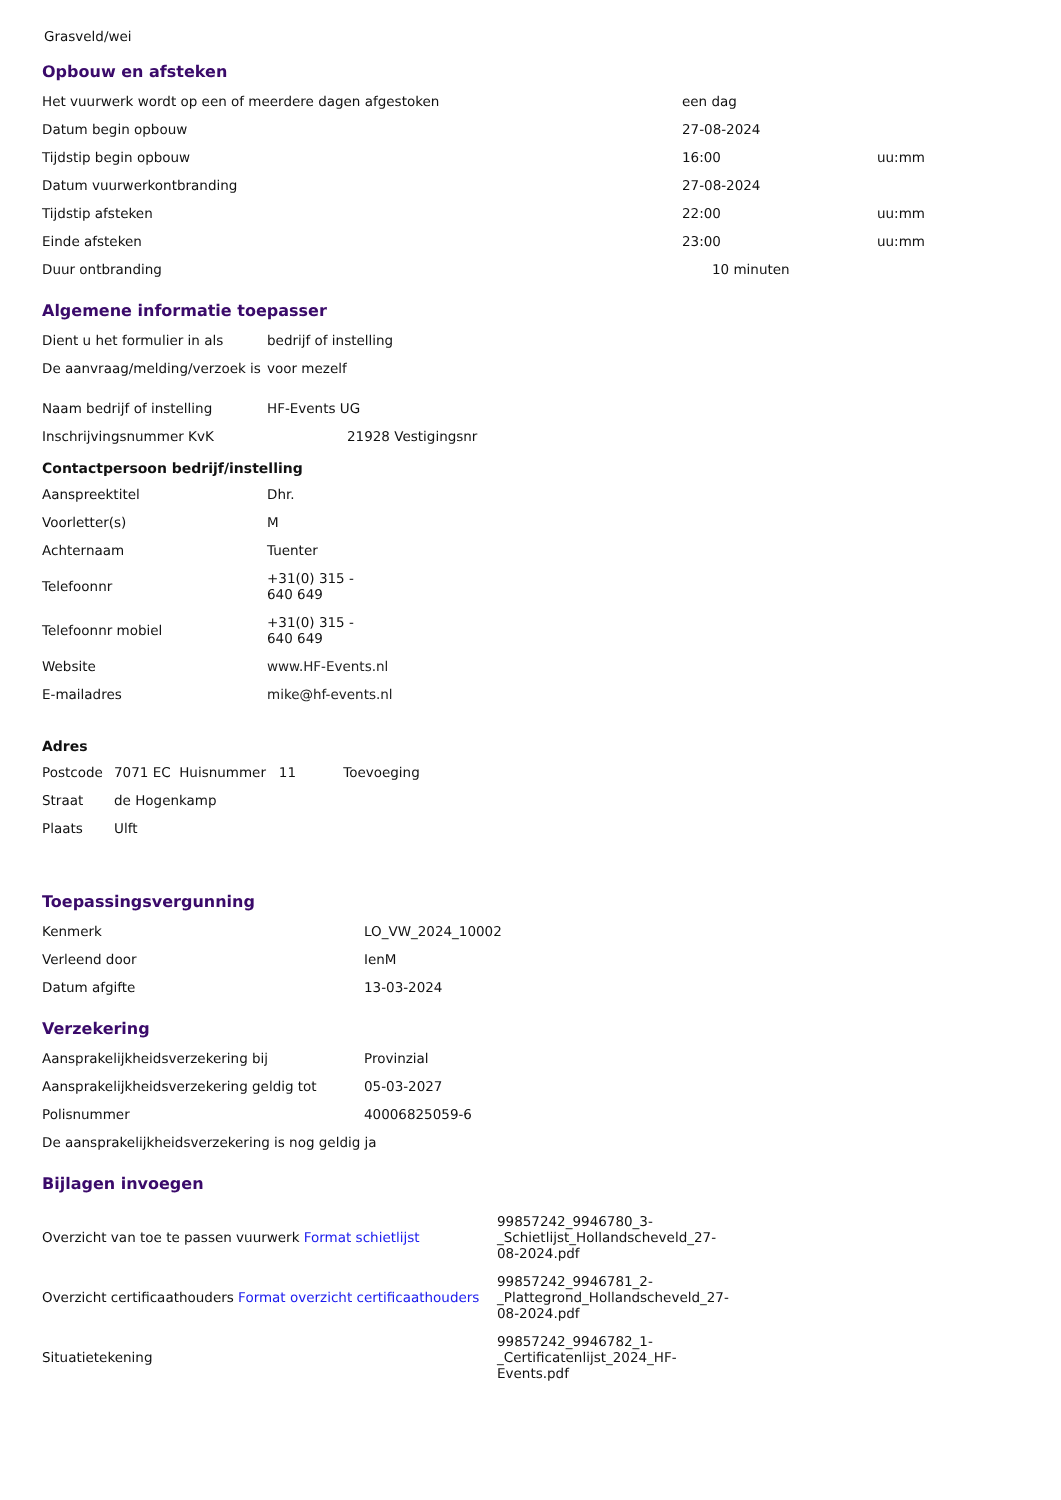Grasveld/wei
Opbouw en afsteken
| Het vuurwerk wordt op een of meerdere dagen afgestoken | een dag | |
| Datum begin opbouw | 27-08-2024 | |
| Tijdstip begin opbouw | 16:00 | uu:mm |
| Datum vuurwerkontbranding | 27-08-2024 | |
| Tijdstip afsteken | 22:00 | uu:mm |
| Einde afsteken | 23:00 | uu:mm |
| Duur ontbranding | 10 minuten | |
Algemene informatie toepasser
| Dient u het formulier in als | bedrijf of instelling |
| De aanvraag/melding/verzoek is | voor mezelf |
| Naam bedrijf of instelling | HF-Events UG |
| Inschrijvingsnummer KvK | 21928 Vestigingsnr |
Contactpersoon bedrijf/instelling
| Aanspreektitel | Dhr. |
| Voorletter(s) | M |
| Achternaam | Tuenter |
| Telefoonnr | +31(0) 315 - 640 649 |
| Telefoonnr mobiel | +31(0) 315 - 640 649 |
| Website | www.HF-Events.nl |
| E-mailadres | mike@hf-events.nl |
Adres
| Postcode | 7071 EC Huisnummer 11 Toevoeging |
| Straat | de Hogenkamp |
| Plaats | Ulft |
Toepassingsvergunning
| Kenmerk | LO_VW_2024_10002 |
| Verleend door | IenM |
| Datum afgifte | 13-03-2024 |
Verzekering
| Aansprakelijkheidsverzekering bij | Provinzial |
| Aansprakelijkheidsverzekering geldig tot | 05-03-2027 |
| Polisnummer | 40006825059-6 |
| De aansprakelijkheidsverzekering is nog geldig ja | |
Bijlagen invoegen
| Overzicht van toe te passen vuurwerk Format schietlijst | 99857242_9946780_3- _Schietlijst_Hollandscheveld_27- 08-2024.pdf |
| Overzicht certificaathouders Format overzicht certificaathouders | 99857242_9946781_2- _Plattegrond_Hollandscheveld_27- 08-2024.pdf |
| Situatietekening | 99857242_9946782_1- _Certificatenlijst_2024_HF- Events.pdf |